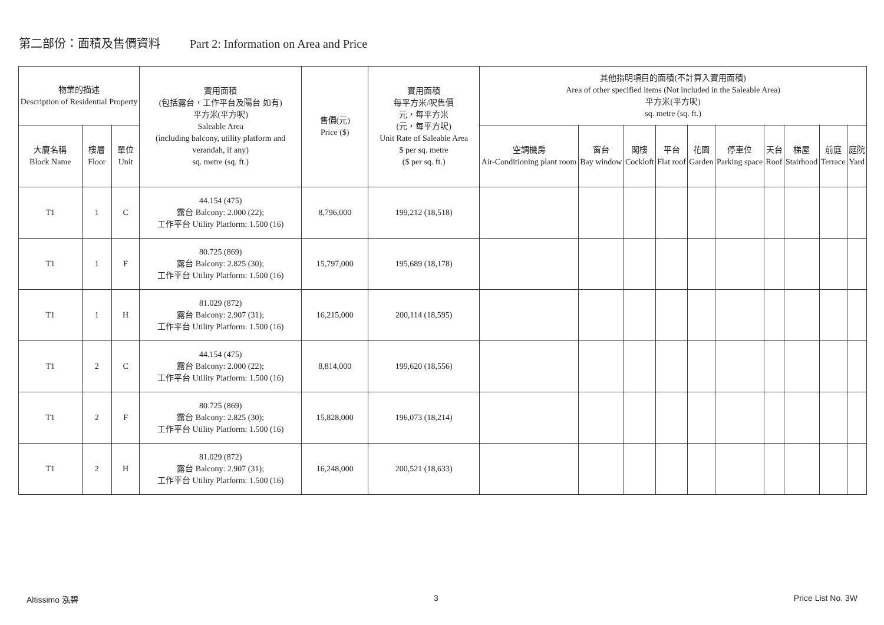第二部份：面積及售價資料 Part 2: Information on Area and Price
| 物業的描述 Description of Residential Property | | | 實用面積 (包括露台，工作平台及陽台 如有) 平方米(平方呎) Saleable Area (including balcony, utility platform and verandah, if any) sq. metre (sq. ft.) | 售價(元) Price ($) | 實用面積 每平方米/呎售價 元，每平方米 (元，每平方呎) Unit Rate of Saleable Area $ per sq. metre ($ per sq. ft.) | 其他指明項目的面積(不計算入實用面積) Area of other specified items (Not included in the Saleable Area) 平方米(平方呎) sq. metre (sq. ft.) | | | | | | | | | |
| --- | --- | --- | --- | --- | --- | --- | --- | --- | --- | --- | --- | --- | --- | --- | --- |
| 大廈名稱 Block Name | 樓層 Floor | 單位 Unit | | | | 空調機房 Air-Conditioning plant room | 窗台 Bay window | 閣樓 Cockloft | 平台 Flat roof | 花園 Garden | 停車位 Parking space | 天台 Roof | 梯屋 Stairhood | 前庭 Terrace | 庭院 Yard |
| T1 | 1 | C | 44.154 (475) 露台 Balcony: 2.000 (22); 工作平台 Utility Platform: 1.500 (16) | 8,796,000 | 199,212 (18,518) | | | | | | | | | | |
| T1 | 1 | F | 80.725 (869) 露台 Balcony: 2.825 (30); 工作平台 Utility Platform: 1.500 (16) | 15,797,000 | 195,689 (18,178) | | | | | | | | | | |
| T1 | 1 | H | 81.029 (872) 露台 Balcony: 2.907 (31); 工作平台 Utility Platform: 1.500 (16) | 16,215,000 | 200,114 (18,595) | | | | | | | | | | |
| T1 | 2 | C | 44.154 (475) 露台 Balcony: 2.000 (22); 工作平台 Utility Platform: 1.500 (16) | 8,814,000 | 199,620 (18,556) | | | | | | | | | | |
| T1 | 2 | F | 80.725 (869) 露台 Balcony: 2.825 (30); 工作平台 Utility Platform: 1.500 (16) | 15,828,000 | 196,073 (18,214) | | | | | | | | | | |
| T1 | 2 | H | 81.029 (872) 露台 Balcony: 2.907 (31); 工作平台 Utility Platform: 1.500 (16) | 16,248,000 | 200,521 (18,633) | | | | | | | | | | |
Altissimo 泓碧 3 Price List No. 3W